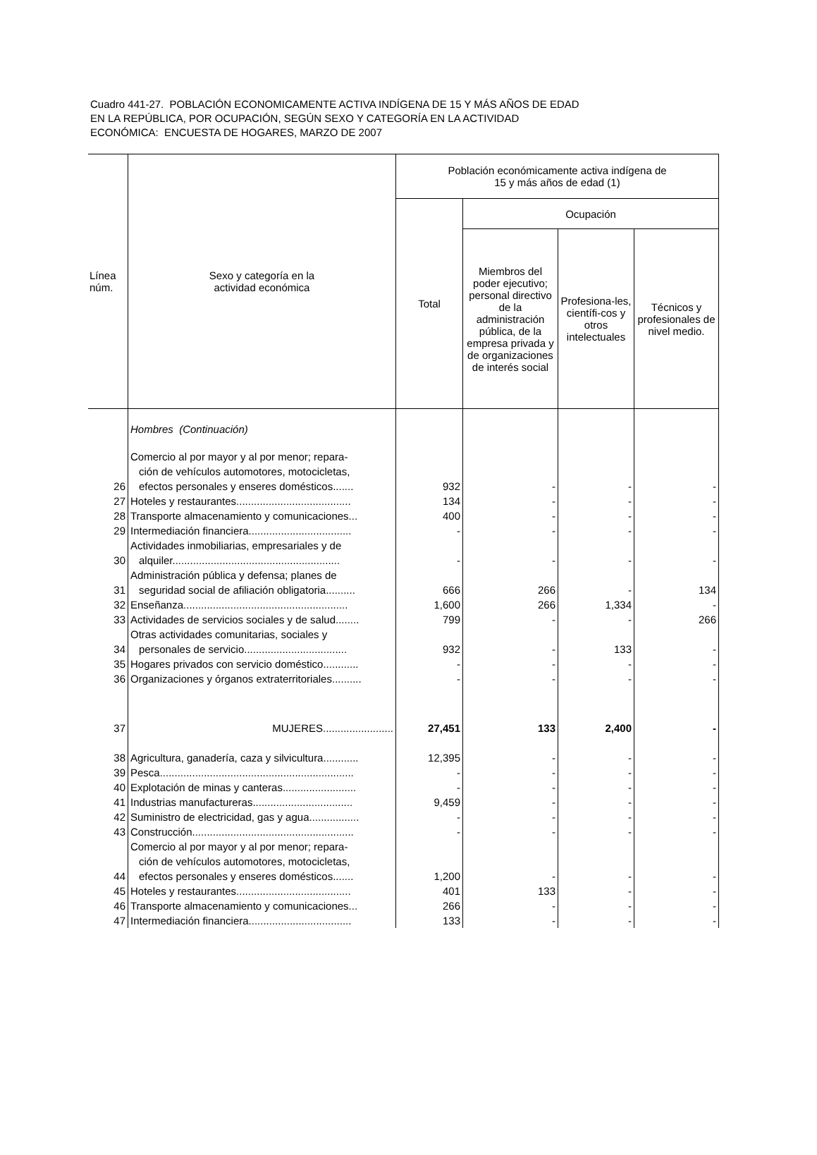Cuadro 441-27. POBLACIÓN ECONOMICAMENTE ACTIVA INDÍGENA DE 15 Y MÁS AÑOS DE EDAD
EN LA REPÚBLICA, POR OCUPACIÓN, SEGÚN SEXO Y CATEGORÍA EN LA ACTIVIDAD
ECONÓMICA: ENCUESTA DE HOGARES, MARZO DE 2007
| Línea núm. | Sexo y categoría en la actividad económica | Población económicamente activa indígena de 15 y más años de edad (1) | | | |
| --- | --- | --- | --- | --- | --- |
| | | Total | Ocupación | | |
| | | | Miembros del poder ejecutivo; personal directivo de la administración pública, de la empresa privada y de organizaciones de interés social | Profesiona-les, científi-cos y otros intelectuales | Técnicos y profesionales de nivel medio. |
| | Hombres (Continuación) | | | | |
| 26 | Comercio al por mayor y al por menor; repara- ción de vehículos automotores, motocicletas, efectos personales y enseres domésticos....... | 932 | - | - | - |
| 27 | Hoteles y restaurantes....................................... | 134 | - | - | - |
| 28 | Transporte almacenamiento y comunicaciones... | 400 | - | - | - |
| 29 | Intermediación financiera................................... | - | - | - | - |
| 30 | Actividades inmobiliarias, empresariales y de alquiler......................................................... | - | - | - | - |
| 31 | Administración pública y defensa; planes de seguridad social de afiliación obligatoria.......... | 666 | 266 | - | 134 |
| 32 | Enseñanza........................................................ | 1,600 | 266 | 1,334 | - |
| 33 | Actividades de servicios sociales y de salud........ | 799 | - | - | 266 |
| 34 | Otras actividades comunitarias, sociales y personales de servicio................................... | 932 | - | 133 | - |
| 35 | Hogares privados con servicio doméstico............ | - | - | - | - |
| 36 | Organizaciones y órganos extraterritoriales.......... | - | - | - | - |
| 37 | MUJERES........................ | 27,451 | 133 | 2,400 | - |
| 38 | Agricultura, ganadería, caza y silvicultura............ | 12,395 | - | - | - |
| 39 | Pesca.................................................................. | - | - | - | - |
| 40 | Explotación de minas y canteras......................... | - | - | - | - |
| 41 | Industrias manufactureras.................................. | 9,459 | - | - | - |
| 42 | Suministro de electricidad, gas y agua................. | - | - | - | - |
| 43 | Construcción....................................................... | - | - | - | - |
| 44 | Comercio al por mayor y al por menor; repara- ción de vehículos automotores, motocicletas, efectos personales y enseres domésticos....... | 1,200 | - | - | - |
| 45 | Hoteles y restaurantes....................................... | 401 | 133 | - | - |
| 46 | Transporte almacenamiento y comunicaciones... | 266 | - | - | - |
| 47 | Intermediación financiera................................... | 133 | - | - | - |